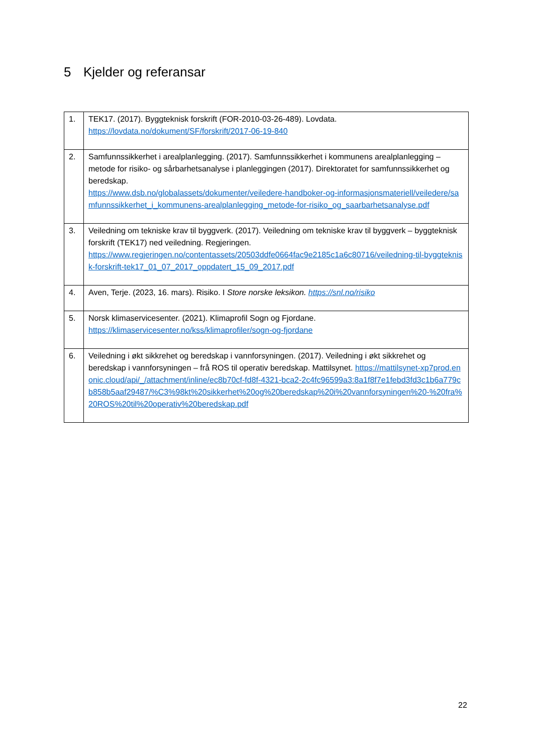5 Kjelder og referansar
| 1. | TEK17. (2017). Byggteknisk forskrift (FOR-2010-03-26-489). Lovdata. https://lovdata.no/dokument/SF/forskrift/2017-06-19-840 |
| 2. | Samfunnssikkerhet i arealplanlegging. (2017). Samfunnssikkerhet i kommunens arealplanlegging – metode for risiko- og sårbarhetsanalyse i planleggingen (2017). Direktoratet for samfunnssikkerhet og beredskap. https://www.dsb.no/globalassets/dokumenter/veiledere-handboker-og-informasjonsmateriell/veiledere/samfunnssikkerhet_i_kommunens-arealplanlegging_metode-for-risiko_og_saarbarhetsanalyse.pdf |
| 3. | Veiledning om tekniske krav til byggverk. (2017). Veiledning om tekniske krav til byggverk – byggteknisk forskrift (TEK17) ned veiledning. Regjeringen. https://www.regjeringen.no/contentassets/20503ddfe0664fac9e2185c1a6c80716/veiledning-til-byggteknisk-forskrift-tek17_01_07_2017_oppdatert_15_09_2017.pdf |
| 4. | Aven, Terje. (2023, 16. mars). Risiko. I Store norske leksikon. https://snl.no/risiko |
| 5. | Norsk klimaservicesenter. (2021). Klimaprofil Sogn og Fjordane. https://klimaservicesenter.no/kss/klimaprofiler/sogn-og-fjordane |
| 6. | Veiledning i økt sikkrehet og beredskap i vannforsyningen. (2017). Veiledning i økt sikkrehet og beredskap i vannforsyningen – frå ROS til operativ beredskap. Mattilsynet. https://mattilsynet-xp7prod.enonic.cloud/api/_/attachment/inline/ec8b70cf-fd8f-4321-bca2-2c4fc96599a3:8a1f8f7e1febd3fd3c1b6a779cb858b5aaf29487/%C3%98kt%20sikkerhet%20og%20beredskap%20i%20vannforsyningen%20-%20fra%20ROS%20til%20operativ%20beredskap.pdf |
22